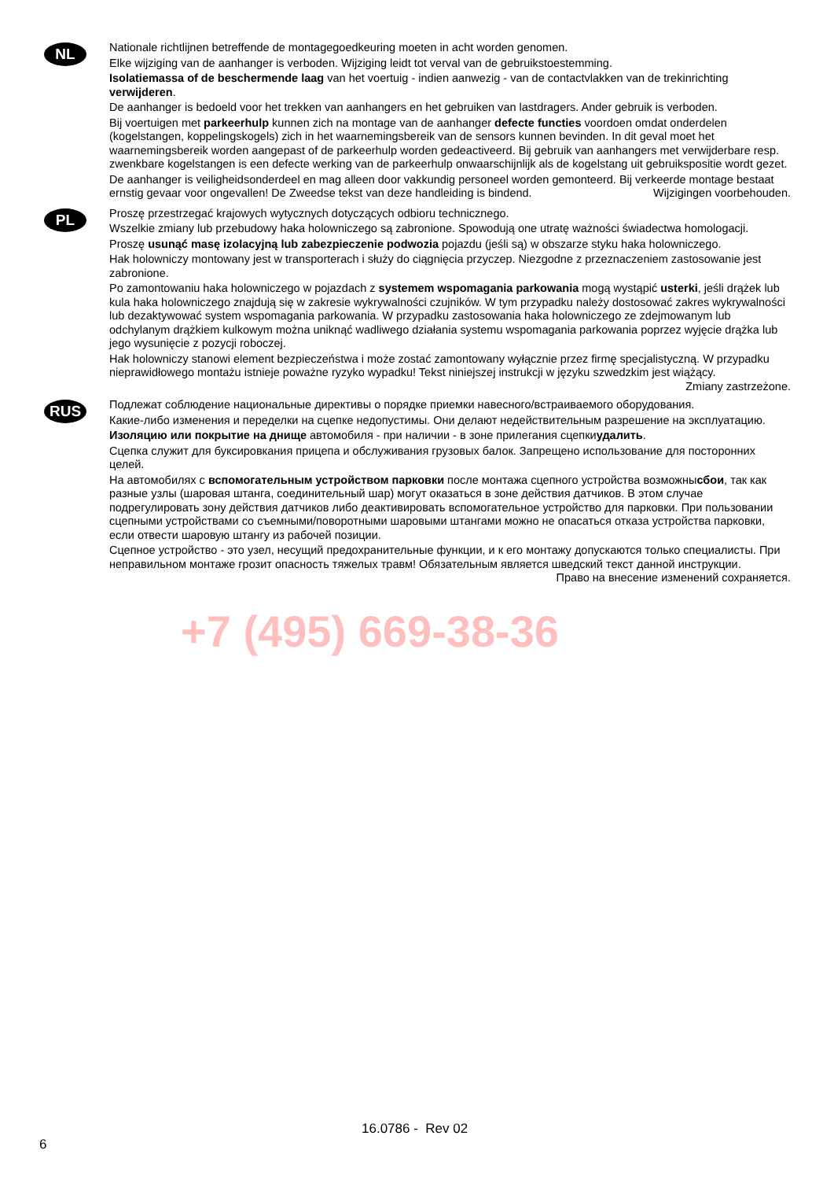NL
Nationale richtlijnen betreffende de montagegoedkeuring moeten in acht worden genomen.
Elke wijziging van de aanhanger is verboden. Wijziging leidt tot verval van de gebruikstoestemming.
Isolatiemassa of de beschermende laag van het voertuig - indien aanwezig - van de contactvlakken van de trekinrichting verwijderen.
De aanhanger is bedoeld voor het trekken van aanhangers en het gebruiken van lastdragers. Ander gebruik is verboden.
Bij voertuigen met parkeerhulp kunnen zich na montage van de aanhanger defecte functies voordoen omdat onderdelen (kogelstangen, koppelingskogels) zich in het waarnemingsbereik van de sensors kunnen bevinden. In dit geval moet het waarnemingsbereik worden aangepast of de parkeerhulp worden gedeactiveerd. Bij gebruik van aanhangers met verwijderbare resp. zwenkbare kogelstangen is een defecte werking van de parkeerhulp onwaarschijnlijk als de kogelstang uit gebruikspositie wordt gezet.
De aanhanger is veiligheidsonderdeel en mag alleen door vakkundig personeel worden gemonteerd. Bij verkeerde montage bestaat ernstig gevaar voor ongevallen! De Zweedse tekst van deze handleiding is bindend. Wijzigingen voorbehouden.
PL
Proszę przestrzegać krajowych wytycznych dotyczących odbioru technicznego.
Wszelkie zmiany lub przebudowy haka holowniczego są zabronione. Spowodują one utratę ważności świadectwa homologacji.
Proszę usunąć masę izolacyjną lub zabezpieczenie podwozia pojazdu (jeśli są) w obszarze styku haka holowniczego.
Hak holowniczy montowany jest w transporterach i służy do ciągnięcia przyczep. Niezgodne z przeznaczeniem zastosowanie jest zabronione.
Po zamontowaniu haka holowniczego w pojazdach z systemem wspomagania parkowania mogą wystąpić usterki, jeśli drążek lub kula haka holowniczego znajdują się w zakresie wykrywalności czujników. W tym przypadku należy dostosować zakres wykrywalności lub dezaktywować system wspomagania parkowania. W przypadku zastosowania haka holowniczego ze zdejmowanym lub odchylanym drążkiem kulkowym można uniknąć wadliwego działania systemu wspomagania parkowania poprzez wyjęcie drążka lub jego wysunięcie z pozycji roboczej.
Hak holowniczy stanowi element bezpieczeństwa i może zostać zamontowany wyłącznie przez firmę specjalistyczną. W przypadku nieprawidłowego montażu istnieje poważne ryzyko wypadku! Tekst niniejszej instrukcji w języku szwedzkim jest wiążący. Zmiany zastrzeżone.
RUS
Подлежат соблюдение национальные директивы о порядке приемки навесного/встраиваемого оборудования.
Какие-либо изменения и переделки на сцепке недопустимы. Они делают недействительным разрешение на эксплуатацию.
Изоляцию или покрытие на днище автомобиля - при наличии - в зоне прилегания сцепкиудалить.
Сцепка служит для буксировкания прицепа и обслуживания грузовых балок. Запрещено использование для посторонних целей.
На автомобилях с вспомогательным устройством парковки после монтажа сцепного устройства возможнысбои, так как разные узлы (шаровая штанга, соединительный шар) могут оказаться в зоне действия датчиков. В этом случае подрегулировать зону действия датчиков либо деактивировать вспомогательное устройство для парковки. При пользовании сцепными устройствами со съемными/поворотными шаровыми штангами можно не опасаться отказа устройства парковки, если отвести шаровую штангу из рабочей позиции.
Сцепное устройство - это узел, несущий предохранительные функции, и к его монтажу допускаются только специалисты. При неправильном монтаже грозит опасность тяжелых травм! Обязательным является шведский текст данной инструкции. Право на внесение изменений сохраняется.
+7 (495) 669-38-36
16.0786 - Rev 02
6